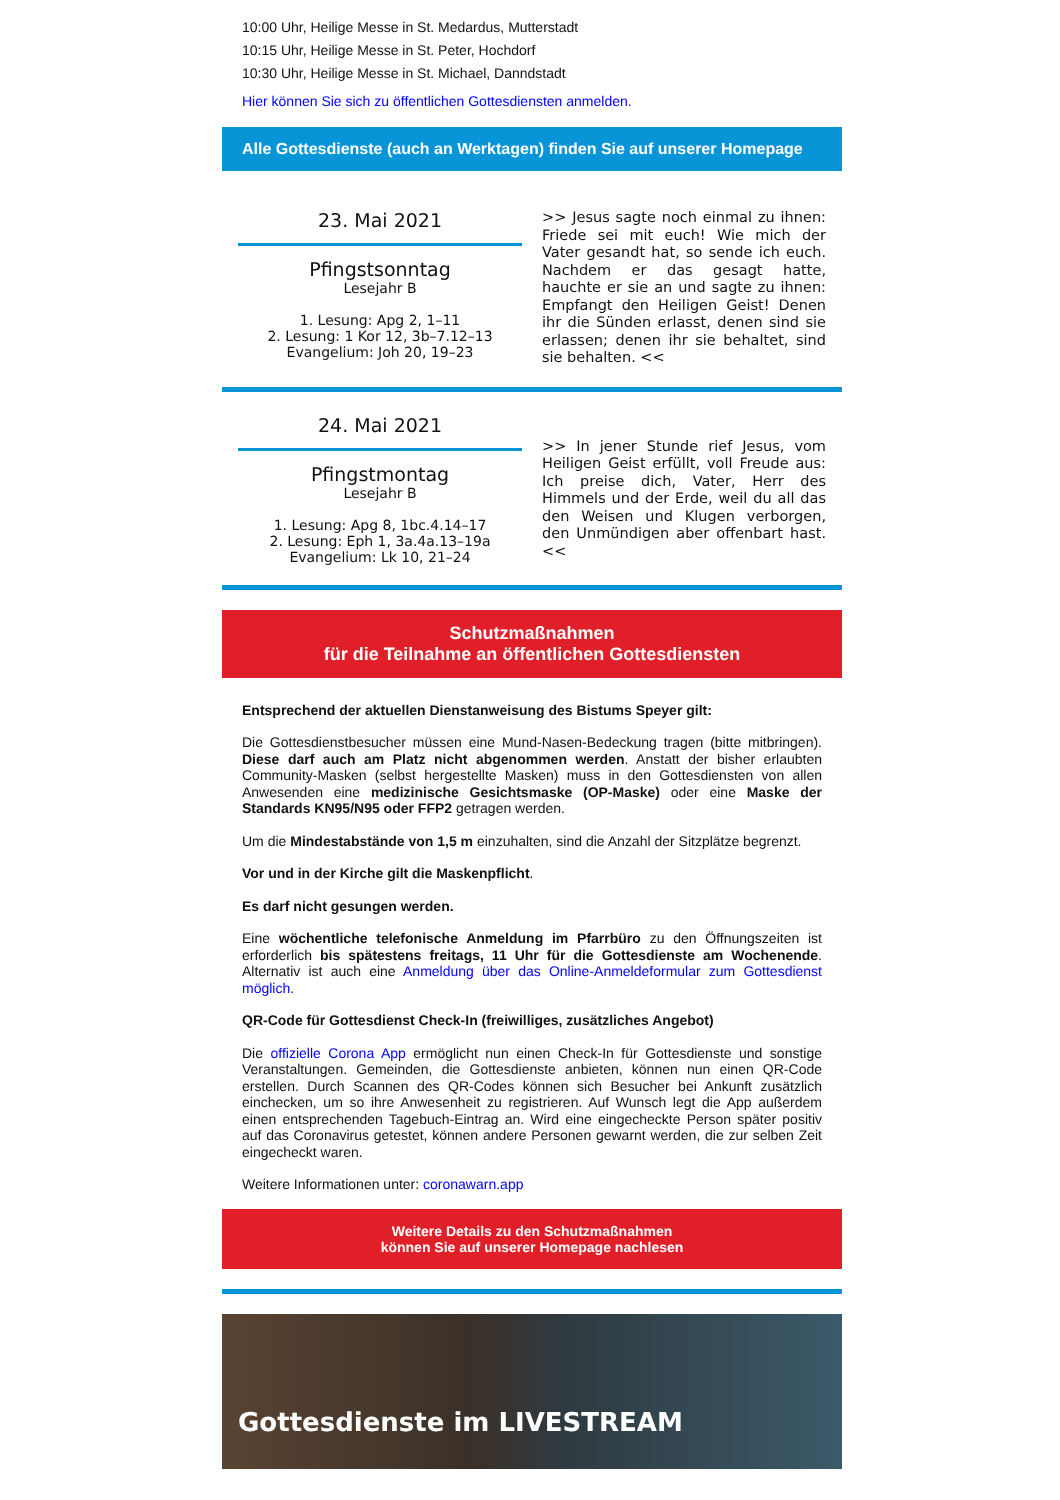10:00 Uhr, Heilige Messe in St. Medardus, Mutterstadt
10:15 Uhr, Heilige Messe in St. Peter, Hochdorf
10:30 Uhr, Heilige Messe in St. Michael, Danndstadt
Hier können Sie sich zu öffentlichen Gottesdiensten anmelden.
Alle Gottesdienste (auch an Werktagen) finden Sie auf unserer Homepage
23. Mai 2021
Pfingstsonntag
Lesejahr B
1. Lesung: Apg 2, 1–11
2. Lesung: 1 Kor 12, 3b–7.12–13
Evangelium: Joh 20, 19–23
>> Jesus sagte noch einmal zu ihnen: Friede sei mit euch! Wie mich der Vater gesandt hat, so sende ich euch. Nachdem er das gesagt hatte, hauchte er sie an und sagte zu ihnen: Empfangt den Heiligen Geist! Denen ihr die Sünden erlasst, denen sind sie erlassen; denen ihr sie behaltet, sind sie behalten. <<
24. Mai 2021
Pfingstmontag
Lesejahr B
1. Lesung: Apg 8, 1bc.4.14–17
2. Lesung: Eph 1, 3a.4a.13–19a
Evangelium: Lk 10, 21–24
>> In jener Stunde rief Jesus, vom Heiligen Geist erfüllt, voll Freude aus: Ich preise dich, Vater, Herr des Himmels und der Erde, weil du all das den Weisen und Klugen verborgen, den Unmündigen aber offenbart hast. <<
Schutzmaßnahmen
für die Teilnahme an öffentlichen Gottesdiensten
Entsprechend der aktuellen Dienstanweisung des Bistums Speyer gilt:
Die Gottesdienstbesucher müssen eine Mund-Nasen-Bedeckung tragen (bitte mitbringen). Diese darf auch am Platz nicht abgenommen werden. Anstatt der bisher erlaubten Community-Masken (selbst hergestellte Masken) muss in den Gottesdiensten von allen Anwesenden eine medizinische Gesichtsmaske (OP-Maske) oder eine Maske der Standards KN95/N95 oder FFP2 getragen werden.
Um die Mindestabstände von 1,5 m einzuhalten, sind die Anzahl der Sitzplätze begrenzt.
Vor und in der Kirche gilt die Maskenpflicht.
Es darf nicht gesungen werden.
Eine wöchentliche telefonische Anmeldung im Pfarrbüro zu den Öffnungszeiten ist erforderlich bis spätestens freitags, 11 Uhr für die Gottesdienste am Wochenende. Alternativ ist auch eine Anmeldung über das Online-Anmeldeformular zum Gottesdienst möglich.
QR-Code für Gottesdienst Check-In (freiwilliges, zusätzliches Angebot)
Die offizielle Corona App ermöglicht nun einen Check-In für Gottesdienste und sonstige Veranstaltungen. Gemeinden, die Gottesdienste anbieten, können nun einen QR-Code erstellen. Durch Scannen des QR-Codes können sich Besucher bei Ankunft zusätzlich einchecken, um so ihre Anwesenheit zu registrieren. Auf Wunsch legt die App außerdem einen entsprechenden Tagebuch-Eintrag an. Wird eine eingecheckte Person später positiv auf das Coronavirus getestet, können andere Personen gewarnt werden, die zur selben Zeit eingecheckt waren.
Weitere Informationen unter: coronawarn.app
Weitere Details zu den Schutzmaßnahmen
können Sie auf unserer Homepage nachlesen
Gottesdienste im LIVESTREAM